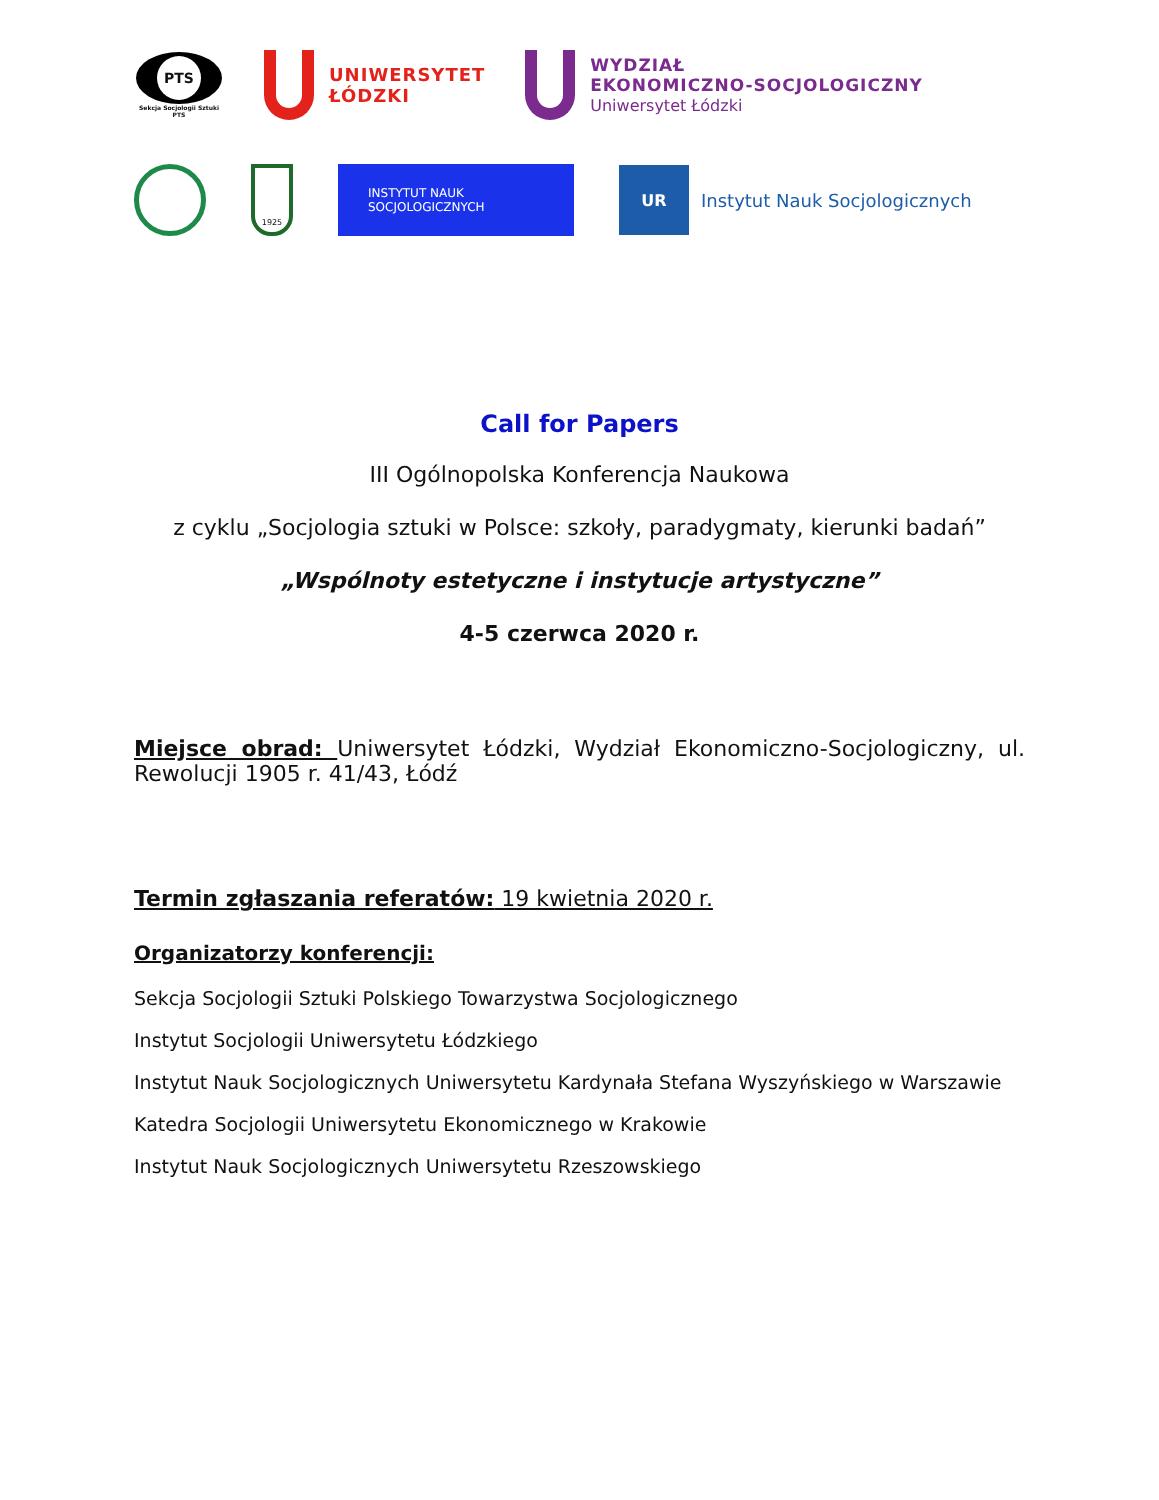PTS
Sekcja Socjologii Sztuki PTS
UNIWERSYTET
ŁÓDZKI
WYDZIAŁ
EKONOMICZNO-SOCJOLOGICZNY
Uniwersytet Łódzki
1925
INSTYTUT NAUK SOCJOLOGICZNYCH
UR
Instytut Nauk Socjologicznych
Call for Papers
III Ogólnopolska Konferencja Naukowa
z cyklu „Socjologia sztuki w Polsce: szkoły, paradygmaty, kierunki badań”
„Wspólnoty estetyczne i instytucje artystyczne”
4-5 czerwca 2020 r.
Miejsce obrad: Uniwersytet Łódzki, Wydział Ekonomiczno-Socjologiczny, ul. Rewolucji 1905 r. 41/43, Łódź
Termin zgłaszania referatów: 19 kwietnia 2020 r.
Organizatorzy konferencji:
Sekcja Socjologii Sztuki Polskiego Towarzystwa Socjologicznego
Instytut Socjologii Uniwersytetu Łódzkiego
Instytut Nauk Socjologicznych Uniwersytetu Kardynała Stefana Wyszyńskiego w Warszawie
Katedra Socjologii Uniwersytetu Ekonomicznego w Krakowie
Instytut Nauk Socjologicznych Uniwersytetu Rzeszowskiego